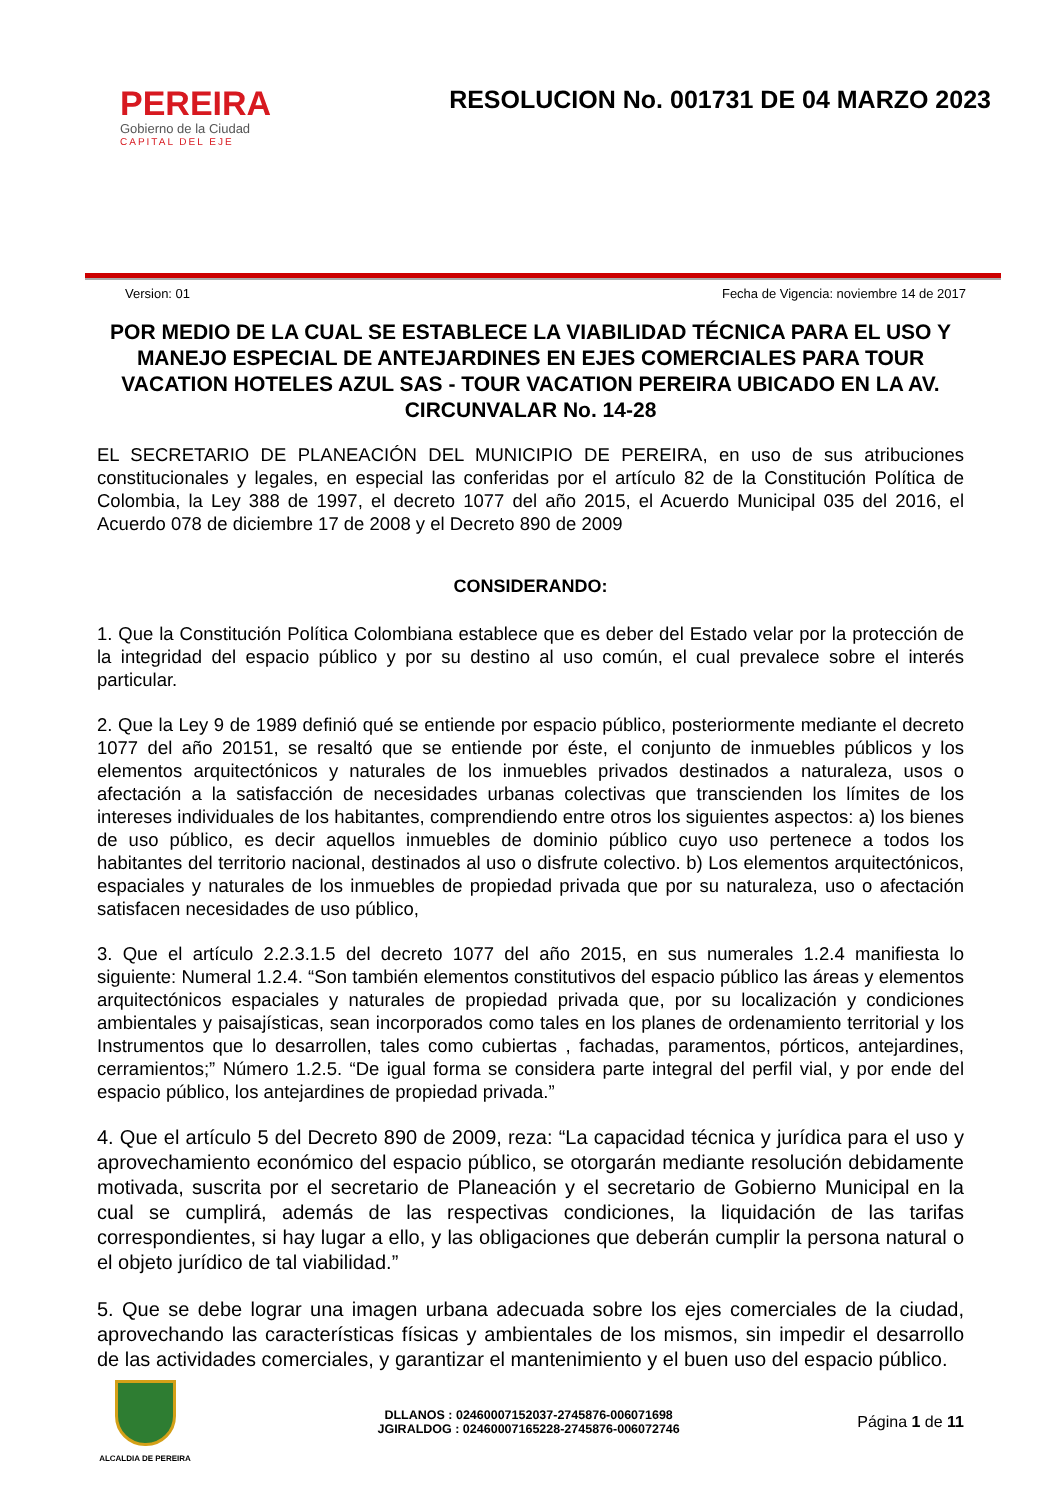PEREIRA
Gobierno de la Ciudad
CAPITAL DEL EJE
RESOLUCION No. 001731 DE 04 MARZO 2023
Version: 01 Fecha de Vigencia: noviembre 14 de 2017
POR MEDIO DE LA CUAL SE ESTABLECE LA VIABILIDAD TÉCNICA PARA EL USO Y MANEJO ESPECIAL DE ANTEJARDINES EN EJES COMERCIALES PARA TOUR VACATION HOTELES AZUL SAS - TOUR VACATION PEREIRA UBICADO EN LA AV. CIRCUNVALAR No. 14-28
EL SECRETARIO DE PLANEACIÓN DEL MUNICIPIO DE PEREIRA, en uso de sus atribuciones constitucionales y legales, en especial las conferidas por el artículo 82 de la Constitución Política de Colombia, la Ley 388 de 1997, el decreto 1077 del año 2015, el Acuerdo Municipal 035 del 2016, el Acuerdo 078 de diciembre 17 de 2008 y el Decreto 890 de 2009
CONSIDERANDO:
1. Que la Constitución Política Colombiana establece que es deber del Estado velar por la protección de la integridad del espacio público y por su destino al uso común, el cual prevalece sobre el interés particular.
2. Que la Ley 9 de 1989 definió qué se entiende por espacio público, posteriormente mediante el decreto 1077 del año 20151, se resaltó que se entiende por éste, el conjunto de inmuebles públicos y los elementos arquitectónicos y naturales de los inmuebles privados destinados a naturaleza, usos o afectación a la satisfacción de necesidades urbanas colectivas que transcienden los límites de los intereses individuales de los habitantes, comprendiendo entre otros los siguientes aspectos: a) los bienes de uso público, es decir aquellos inmuebles de dominio público cuyo uso pertenece a todos los habitantes del territorio nacional, destinados al uso o disfrute colectivo. b) Los elementos arquitectónicos, espaciales y naturales de los inmuebles de propiedad privada que por su naturaleza, uso o afectación satisfacen necesidades de uso público,
3. Que el artículo 2.2.3.1.5 del decreto 1077 del año 2015, en sus numerales 1.2.4 manifiesta lo siguiente: Numeral 1.2.4. “Son también elementos constitutivos del espacio público las áreas y elementos arquitectónicos espaciales y naturales de propiedad privada que, por su localización y condiciones ambientales y paisajísticas, sean incorporados como tales en los planes de ordenamiento territorial y los Instrumentos que lo desarrollen, tales como cubiertas , fachadas, paramentos, pórticos, antejardines, cerramientos;” Número 1.2.5. “De igual forma se considera parte integral del perfil vial, y por ende del espacio público, los antejardines de propiedad privada.”
4. Que el artículo 5 del Decreto 890 de 2009, reza: “La capacidad técnica y jurídica para el uso y aprovechamiento económico del espacio público, se otorgarán mediante resolución debidamente motivada, suscrita por el secretario de Planeación y el secretario de Gobierno Municipal en la cual se cumplirá, además de las respectivas condiciones, la liquidación de las tarifas correspondientes, si hay lugar a ello, y las obligaciones que deberán cumplir la persona natural o el objeto jurídico de tal viabilidad.”
5. Que se debe lograr una imagen urbana adecuada sobre los ejes comerciales de la ciudad, aprovechando las características físicas y ambientales de los mismos, sin impedir el desarrollo de las actividades comerciales, y garantizar el mantenimiento y el buen uso del espacio público.
ALCALDIA DE PEREIRA
DLLANOS : 02460007152037-2745876-006071698
JGIRALDOG : 02460007165228-2745876-006072746
Página 1 de 11